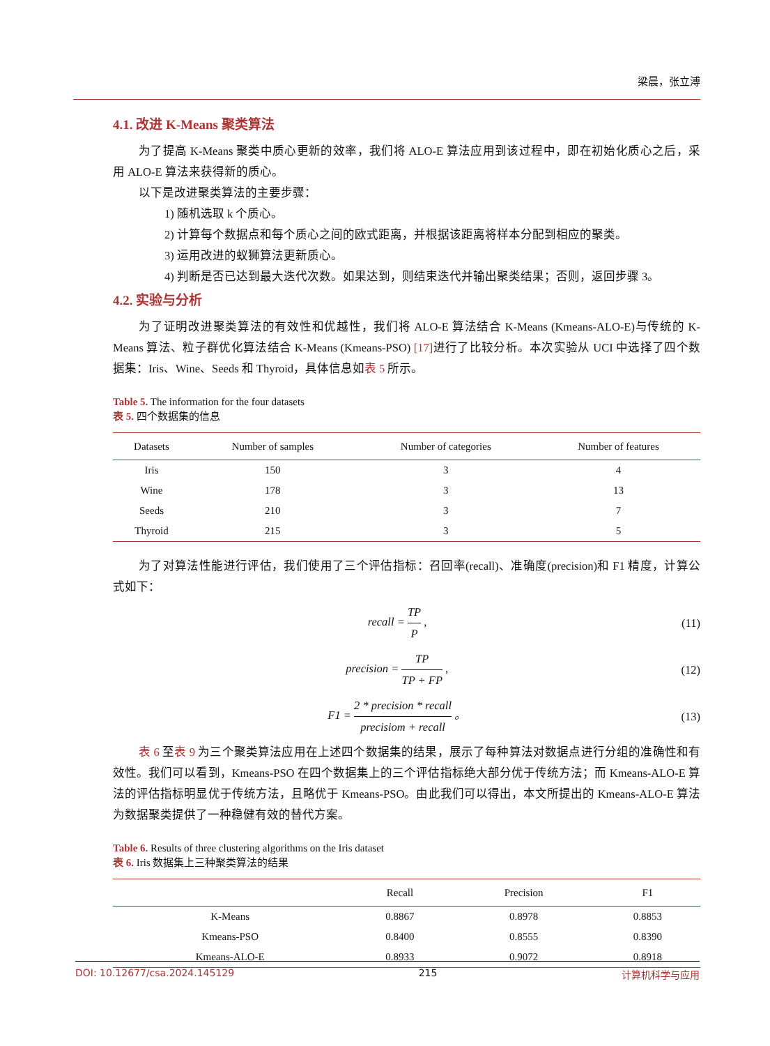梁晨，张立溥
4.1. 改进 K-Means 聚类算法
为了提高 K-Means 聚类中质心更新的效率，我们将 ALO-E 算法应用到该过程中，即在初始化质心之后，采用 ALO-E 算法来获得新的质心。
以下是改进聚类算法的主要步骤：
1) 随机选取 k 个质心。
2) 计算每个数据点和每个质心之间的欧式距离，并根据该距离将样本分配到相应的聚类。
3) 运用改进的蚁狮算法更新质心。
4) 判断是否已达到最大迭代次数。如果达到，则结束迭代并输出聚类结果；否则，返回步骤 3。
4.2. 实验与分析
为了证明改进聚类算法的有效性和优越性，我们将 ALO-E 算法结合 K-Means (Kmeans-ALO-E)与传统的 K-Means 算法、粒子群优化算法结合 K-Means (Kmeans-PSO) [17] 进行了比较分析。本次实验从 UCI 中选择了四个数据集：Iris、Wine、Seeds 和 Thyroid，具体信息如表 5 所示。
Table 5. The information for the four datasets
表 5. 四个数据集的信息
| Datasets | Number of samples | Number of categories | Number of features |
| --- | --- | --- | --- |
| Iris | 150 | 3 | 4 |
| Wine | 178 | 3 | 13 |
| Seeds | 210 | 3 | 7 |
| Thyroid | 215 | 3 | 5 |
为了对算法性能进行评估，我们使用了三个评估指标：召回率(recall)、准确度(precision)和 F1 精度，计算公式如下：
recall = TP P , (11)
precision = TP TP + FP , (12)
F1 = 2 * precision * recall precisiom + recall 。 (13)
表 6 至表 9 为三个聚类算法应用在上述四个数据集的结果，展示了每种算法对数据点进行分组的准确性和有效性。我们可以看到，Kmeans-PSO 在四个数据集上的三个评估指标绝大部分优于传统方法；而 Kmeans-ALO-E 算法的评估指标明显优于传统方法，且略优于 Kmeans-PSO。由此我们可以得出，本文所提出的 Kmeans-ALO-E 算法为数据聚类提供了一种稳健有效的替代方案。
Table 6. Results of three clustering algorithms on the Iris dataset
表 6. Iris 数据集上三种聚类算法的结果
| | Recall | Precision | F1 |
| --- | --- | --- | --- |
| K-Means | 0.8867 | 0.8978 | 0.8853 |
| Kmeans-PSO | 0.8400 | 0.8555 | 0.8390 |
| Kmeans-ALO-E | 0.8933 | 0.9072 | 0.8918 |
DOI: 10.12677/csa.2024.145129 215 计算机科学与应用